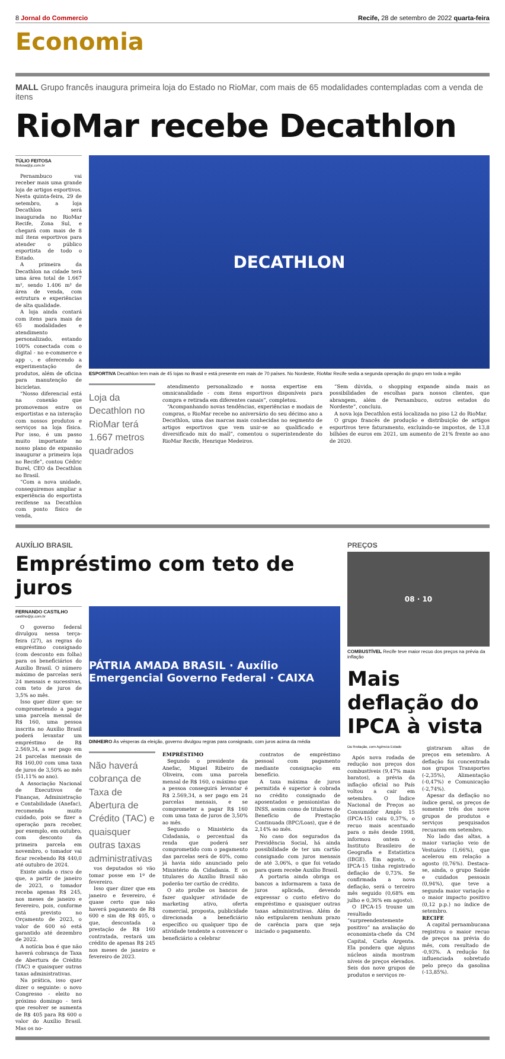8 Jornal do Commercio Recife, 28 de setembro de 2022 quarta-feira
Economia
MALL Grupo francês inaugura primeira loja do Estado no RioMar, com mais de 65 modalidades contempladas com a venda de itens
RioMar recebe Decathlon
TÚLIO FEITOSA
tfeitosa@jc.com.br
Pernambuco vai receber mais uma grande loja de artigos esportivos. Nesta quinta-feira, 29 de setembro, a loja Decathlon será inaugurada no RioMar Recife, Zona Sul, e chegará com mais de 8 mil itens esportivos para atender o público esportista de todo o Estado.
A primeira da Decathlon na cidade terá uma área total de 1.667 m², sendo 1.406 m² de área de venda, com estrutura e experiências de alta qualidade.
A loja ainda contará com itens para mais de 65 modalidades e atendimento personalizado, estando 100% conectada com o digital - no e-commerce e app -, e oferecendo a experimentação de produtos, além de oficina para manutenção de bicicletas.
“Nosso diferencial está na conexão que promovemos entre os esportistas e na interação com nossos produtos e serviços na loja física. Por isso, é um passo muito importante no nosso plano de expansão inaugurar a primeira loja no Recife”, contou Cédric Burel, CEO da Decathlon no Brasil.
“Com a nova unidade, conseguiremos ampliar a experiência do esportista recifense na Decathlon com ponto físico de venda,
DECATHLON
ESPORTIVA Decathlon tem mais de 45 lojas no Brasil e está presente em mais de 70 países. No Nordeste, RioMar Recife sedia a segunda operação do grupo em toda a região
Loja da Decathlon no RioMar terá 1.667 metros quadrados
atendimento personalizado e nossa expertise em omnicanalidade - com itens esportivos disponíveis para compra e retirada em diferentes canais”, completou.
“Acompanhando novas tendências, experiências e modais de compras, o RioMar recebe no aniversário do seu décimo ano a Decathlon, uma das marcas mais conhecidas no segmento de artigos esportivos que vem unir-se ao qualificado e diversificado mix do mall”, comentou o superintendente do RioMar Recife, Henrique Medeiros.
“Sem dúvida, o shopping expande ainda mais as possibilidades de escolhas para nossos clientes, que abrangem, além de Pernambuco, outros estados do Nordeste”, concluiu.
A nova loja Decathlon está localizada no piso L2 do RioMar.
O grupo francês de produção e distribuição de artigos esportivos teve faturamento, excluindo-se impostos, de 13,8 bilhões de euros em 2021, um aumento de 21% frente ao ano de 2020.
AUXÍLIO BRASIL
Empréstimo com teto de juros
FERNANDO CASTILHO
castilho@jc.com.br
O governo federal divulgou nessa terça-feira (27), as regras do empréstimo consignado (com desconto em folha) para os beneficiários do Auxílio Brasil. O número máximo de parcelas será 24 mensais e sucessivas, com teto de juros de 3,5% ao mês.
Isso quer dizer que: se comprometendo a pagar uma parcela mensal de R$ 160, uma pessoa inscrita no Auxílio Brasil poderá levantar um empréstimo de R$ 2.569,34, a ser pago em 24 parcelas mensais de R$ 160,00 com uma taxa de juros de 3,50% ao mês (51,11% ao ano).
A Associação Nacional de Executivos de Finanças, Administração e Contabilidade (Anefac), recomenda muito cuidado, pois se fizer a operação para receber, por exemplo, em outubro, com desconto da primeira parcela em novembro, o tomador vai ficar recebendo R$ 440,0 até outubro de 2024.
Existe ainda o risco de que, a partir de janeiro de 2023, o tomador receba apenas R$ 245, nos meses de janeiro e fevereiro, pois, conforme está previsto no Orçamento de 2023, o valor de 600 só está garantido até dezembro de 2022.
A notícia boa é que não haverá cobrança de Taxa de Abertura de Crédito (TAC) e quaisquer outras taxas administrativas.
Na prática, isso quer dizer o seguinte: o novo Congresso - eleito no próximo domingo - terá que resolver se aumenta de R$ 405 para R$ 600 o valor do Auxílio Brasil. Mas os no-
PÁTRIA AMADA BRASIL · Auxílio Emergencial Governo Federal · CAIXA
DINHEIRO Às vésperas da eleição, governo divulgou regras para consignado, com juros acima da média
Não haverá cobrança de Taxa de Abertura de Crédito (TAC) e quaisquer outras taxas administrativas
vos deputados só vão tomar posse em 1º de fevereiro.
Isso quer dizer que em janeiro e fevereiro, é quase certo que não haverá pagamento de R$ 600 e sim de R$ 405, o que, descontada a prestação de R$ 160 contratada, restará um crédito de apenas R$ 245 nos meses de janeiro e fevereiro de 2023.
EMPRÉSTIMO
Segundo o presidente da Anefac, Miguel Ribeiro de Oliveira, com uma parcela mensal de R$ 160, o máximo que a pessoa conseguirá levantar é R$ 2.569,34, a ser pago em 24 parcelas mensais, e se comprometer a pagar R$ 160 com uma taxa de juros de 3,50% ao mês.
Segundo o Ministério da Cidadania, o percentual da renda que poderá ser comprometido com o pagamento das parcelas será de 40%, como já havia sido anunciado pelo Ministério da Cidadania. E os titulares do Auxílio Brasil não poderão ter cartão de crédito.
O ato proíbe os bancos de fazer qualquer atividade de marketing ativo, oferta comercial, proposta, publicidade direcionada a beneficiário específico ou qualquer tipo de atividade tendente a convencer o beneficiário a celebrar
contratos de empréstimo pessoal com pagamento mediante consignação em benefício.
A taxa máxima de juros permitida é superior à cobrada no crédito consignado de aposentados e pensionistas do INSS, assim como de titulares de Benefício de Prestação Continuada (BPC/Loas), que é de 2,14% ao mês.
No caso dos segurados da Previdência Social, há ainda possibilidade de ter um cartão consignado com juros mensais de até 3,06%, o que foi vetado para quem recebe Auxílio Brasil.
A portaria ainda obriga os bancos a informarem a taxa de juros aplicada, devendo expressar o custo efetivo do empréstimo e quaisquer outras taxas administrativas. Além de não estipularem nenhum prazo de carência para que seja iniciado o pagamento.
PREÇOS
08 · 10
COMBUSTÍVEL Recife teve maior recuo dos preços na prévia da inflação
Mais deflação do IPCA à vista
Da Redação, com Agência Estado
Após nova rodada de redução nos preços dos combustíveis (9,47% mais baratos), a prévia da inflação oficial no País voltou a cair em setembro. O Índice Nacional de Preços ao Consumidor Amplo 15 (IPCA-15) caiu 0,37%, o recuo mais acentuado para o mês desde 1998, informou ontem o Instituto Brasileiro de Geografia e Estatística (IBGE). Em agosto, o IPCA-15 tinha registrado deflação de 0,73%. Se confirmada a nova deflação, será o terceiro mês seguido (0,68% em julho e 0,36% em agosto).
O IPCA-15 trouxe um resultado “surpreendentemente positivo” na avaliação do economista-chefe da CM Capital, Carla Argenta. Ela pondera que alguns núcleos ainda mostram níveis de preços elevados. Seis dos nove grupos de produtos e serviços re-
gistraram altas de preços em setembro. A deflação foi concentrada nos grupos Transportes (-2,35%), Alimentação (-0,47%) e Comunicação (-2,74%).
Apesar da deflação no índice geral, os preços de somente três dos nove grupos de produtos e serviços pesquisados recuaram em setembro.
No lado das altas, a maior variação veio de Vestuário (1,66%), que acelerou em relação a agosto (0,76%). Destaca-se, ainda, o grupo Saúde e cuidados pessoais (0,94%), que teve a segunda maior variação e o maior impacto positivo (0,12 p.p.) no índice de setembro.
RECIFE
A capital pernambucana registrou o maior recuo de preços na prévia do mês, com resultado de -0,93%. A redução foi influenciada sobretudo pelo preço da gasolina (-13,85%).